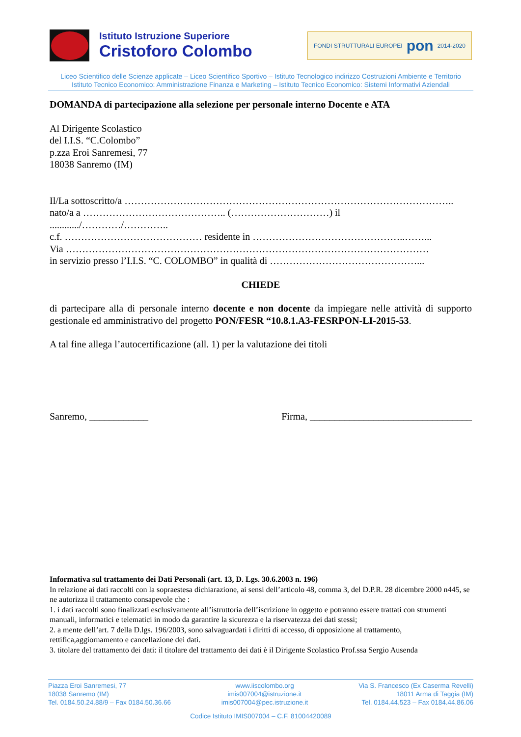Istituto Istruzione Superiore
Cristoforo Colombo
FONDI STRUTTURALI EUROPEI pon 2014-2020
Liceo Scientifico delle Scienze applicate – Liceo Scientifico Sportivo – Istituto Tecnologico indirizzo Costruzioni Ambiente e Territorio
Istituto Tecnico Economico: Amministrazione Finanza e Marketing – Istituto Tecnico Economico: Sistemi Informativi Aziendali
DOMANDA di partecipazione alla selezione per personale interno Docente e ATA
Al Dirigente Scolastico
del I.I.S. “C.Colombo”
p.zza Eroi Sanremesi, 77
18038 Sanremo (IM)
Il/La sottoscritto/a ………………………………………………………………………………………..
nato/a a …………………………………….. (…………………………) il
............/…………/…………..
c.f. …………………………………… residente in ………………………………………..……...
Via …………………………………………………………………………………………………
in servizio presso l’I.I.S. “C. COLOMBO” in qualità di ………………………………………...
CHIEDE
di partecipare alla di personale interno docente e non docente da impiegare nelle attività di supporto gestionale ed amministrativo del progetto PON/FESR “10.8.1.A3-FESRPON-LI-2015-53.
A tal fine allega l’autocertificazione (all. 1) per la valutazione dei titoli
Sanremo, ____________ Firma, _________________________________
Informativa sul trattamento dei Dati Personali (art. 13, D. Lgs. 30.6.2003 n. 196)
In relazione ai dati raccolti con la sopraestesa dichiarazione, ai sensi dell’articolo 48, comma 3, del D.P.R. 28 dicembre 2000 n445, se ne autorizza il trattamento consapevole che :
1. i dati raccolti sono finalizzati esclusivamente all’istruttoria dell’iscrizione in oggetto e potranno essere trattati con strumenti manuali, informatici e telematici in modo da garantire la sicurezza e la riservatezza dei dati stessi;
2. a mente dell’art. 7 della D.lgs. 196/2003, sono salvaguardati i diritti di accesso, di opposizione al trattamento, rettifica,aggiornamento e cancellazione dei dati.
3. titolare del trattamento dei dati: il titolare del trattamento dei dati è il Dirigente Scolastico Prof.ssa Sergio Ausenda
Piazza Eroi Sanremesi, 77
18038 Sanremo (IM)
Tel. 0184.50.24.88/9 – Fax 0184.50.36.66
www.iiscolombo.org
imis007004@istruzione.it
imis007004@pec.istruzione.it
Via S. Francesco (Ex Caserma Revelli)
18011 Arma di Taggia (IM)
Tel. 0184.44.523 – Fax 0184.44.86.06
Codice Istituto IMIS007004 – C.F. 81004420089